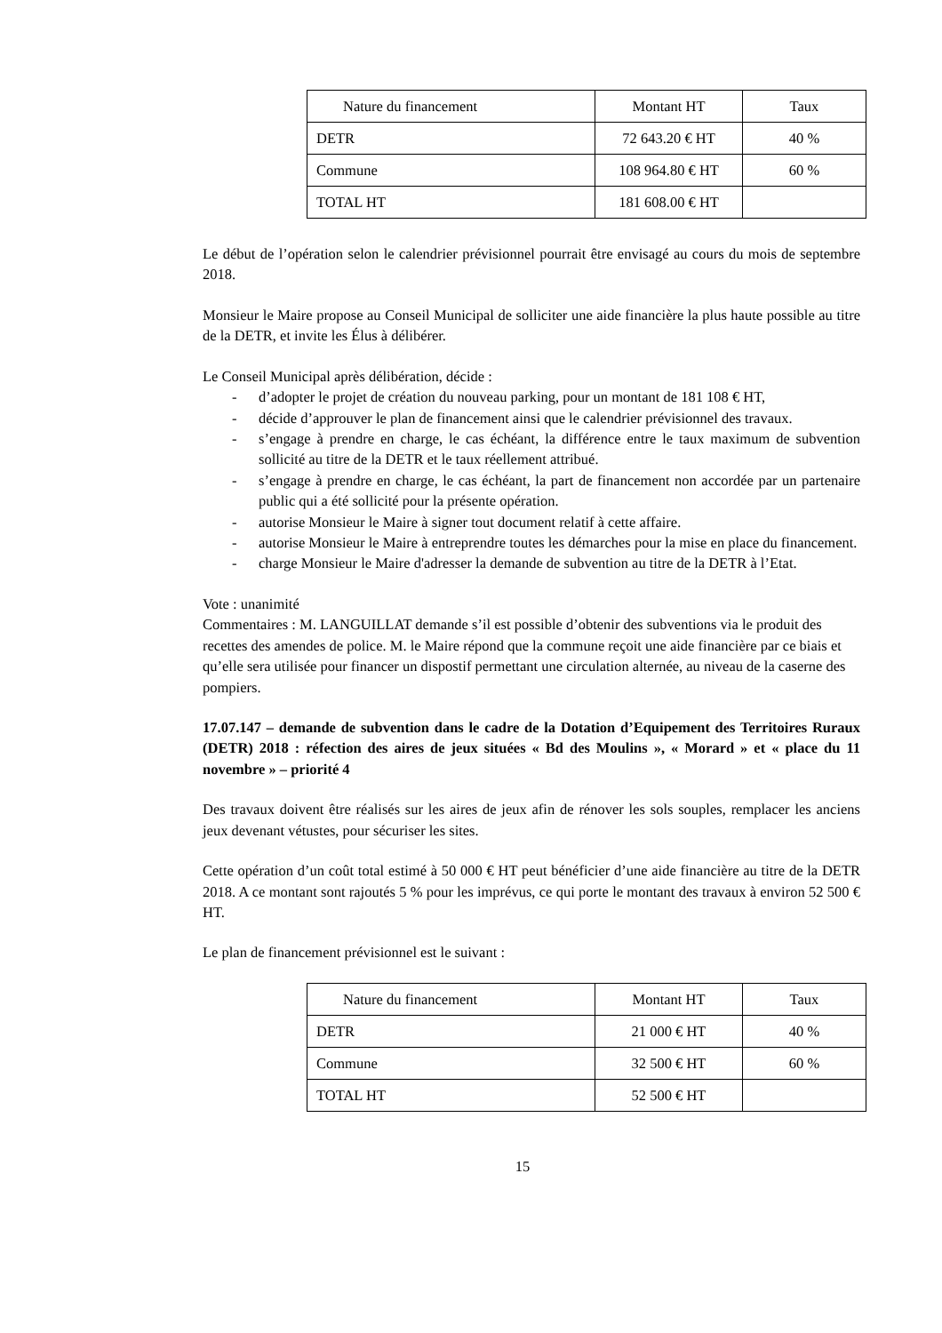| Nature du financement | Montant HT | Taux |
| DETR | 72 643.20 € HT | 40 % |
| Commune | 108 964.80 € HT | 60 % |
| TOTAL HT | 181 608.00 € HT | |
Le début de l’opération selon le calendrier prévisionnel pourrait être envisagé au cours du mois de septembre 2018.
Monsieur le Maire propose au Conseil Municipal de solliciter une aide financière la plus haute possible au titre de la DETR, et invite les Élus à délibérer.
Le Conseil Municipal après délibération, décide :
- d’adopter le projet de création du nouveau parking, pour un montant de 181 108 € HT,
- décide d’approuver le plan de financement ainsi que le calendrier prévisionnel des travaux.
- s’engage à prendre en charge, le cas échéant, la différence entre le taux maximum de subvention sollicité au titre de la DETR et le taux réellement attribué.
- s’engage à prendre en charge, le cas échéant, la part de financement non accordée par un partenaire public qui a été sollicité pour la présente opération.
- autorise Monsieur le Maire à signer tout document relatif à cette affaire.
- autorise Monsieur le Maire à entreprendre toutes les démarches pour la mise en place du financement.
- charge Monsieur le Maire d'adresser la demande de subvention au titre de la DETR à l’Etat.
Vote : unanimité
Commentaires : M. LANGUILLAT demande s’il est possible d’obtenir des subventions via le produit des recettes des amendes de police. M. le Maire répond que la commune reçoit une aide financière par ce biais et qu’elle sera utilisée pour financer un dispostif permettant une circulation alternée, au niveau de la caserne des pompiers.
17.07.147 – demande de subvention dans le cadre de la Dotation d’Equipement des Territoires Ruraux (DETR) 2018 : réfection des aires de jeux situées « Bd des Moulins », « Morard » et « place du 11 novembre » – priorité 4
Des travaux doivent être réalisés sur les aires de jeux afin de rénover les sols souples, remplacer les anciens jeux devenant vétustes, pour sécuriser les sites.
Cette opération d’un coût total estimé à 50 000 € HT peut bénéficier d’une aide financière au titre de la DETR 2018. A ce montant sont rajoutés 5 % pour les imprévus, ce qui porte le montant des travaux à environ 52 500 € HT.
Le plan de financement prévisionnel est le suivant :
| Nature du financement | Montant HT | Taux |
| DETR | 21 000 € HT | 40 % |
| Commune | 32 500 € HT | 60 % |
| TOTAL HT | 52 500 € HT | |
15